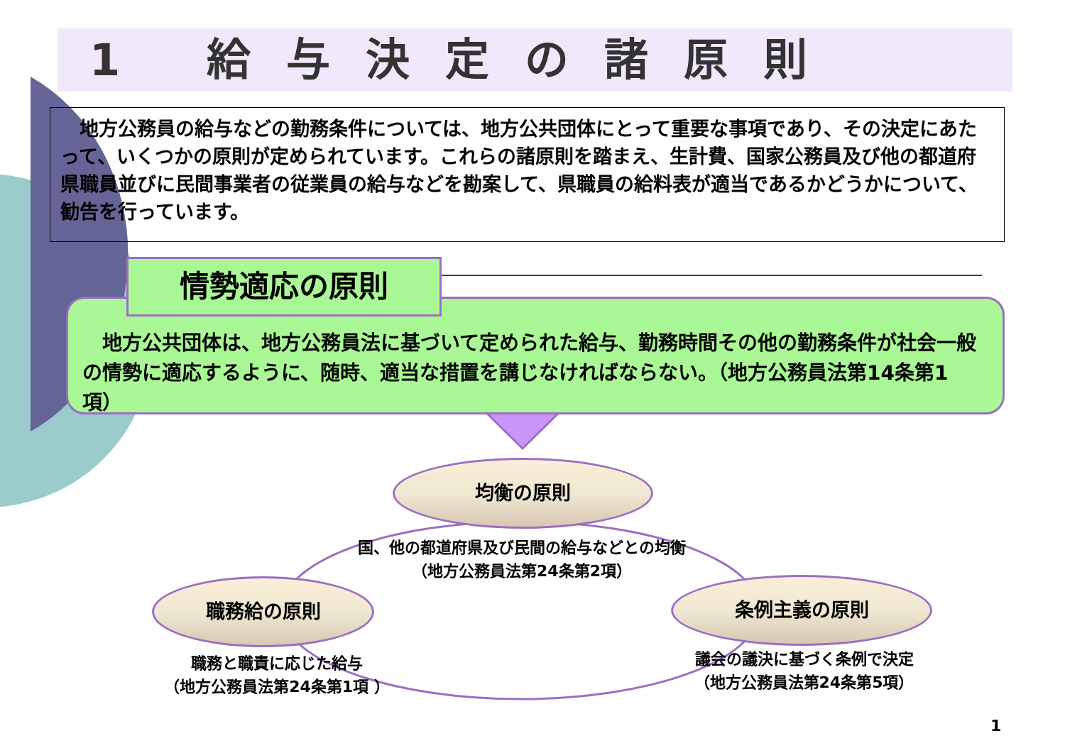1 給与決定の諸原則
　地方公務員の給与などの勤務条件については、地方公共団体にとって重要な事項であり、その決定にあたって、いくつかの原則が定められています。これらの諸原則を踏まえ、生計費、国家公務員及び他の都道府県職員並びに民間事業者の従業員の給与などを勘案して、県職員の給料表が適当であるかどうかについて、勧告を行っています。
　地方公共団体は、地方公務員法に基づいて定められた給与、勤務時間その他の勤務条件が社会一般の情勢に適応するように、随時、適当な措置を講じなければならない。（地方公務員法第14条第1項）
情勢適応の原則
均衡の原則
国、他の都道府県及び民間の給与などとの均衡
（地方公務員法第24条第2項）
職務給の原則
職務と職責に応じた給与
（地方公務員法第24条第1項 ）
条例主義の原則
議会の議決に基づく条例で決定
（地方公務員法第24条第5項）
1